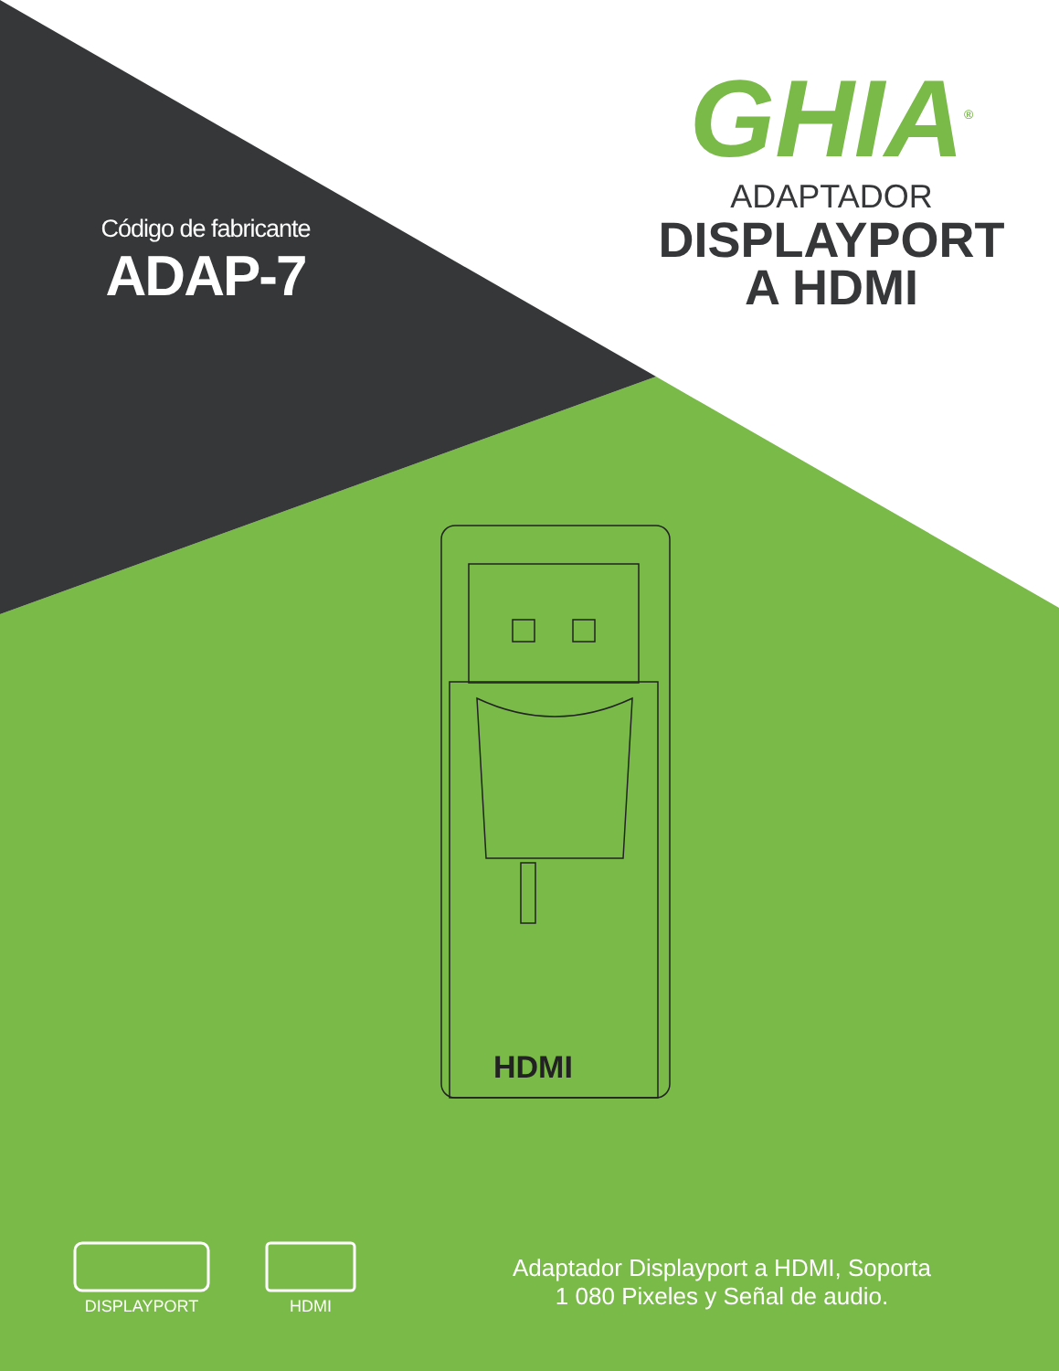Código de fabricante
ADAP-7
GHIA<sup>®</sup>
ADAPTADOR
DISPLAYPORT
A HDMI
HDMI
DISPLAYPORT HDMI
Adaptador Displayport a HDMI, Soporta
1 080 Pixeles y Señal de audio.